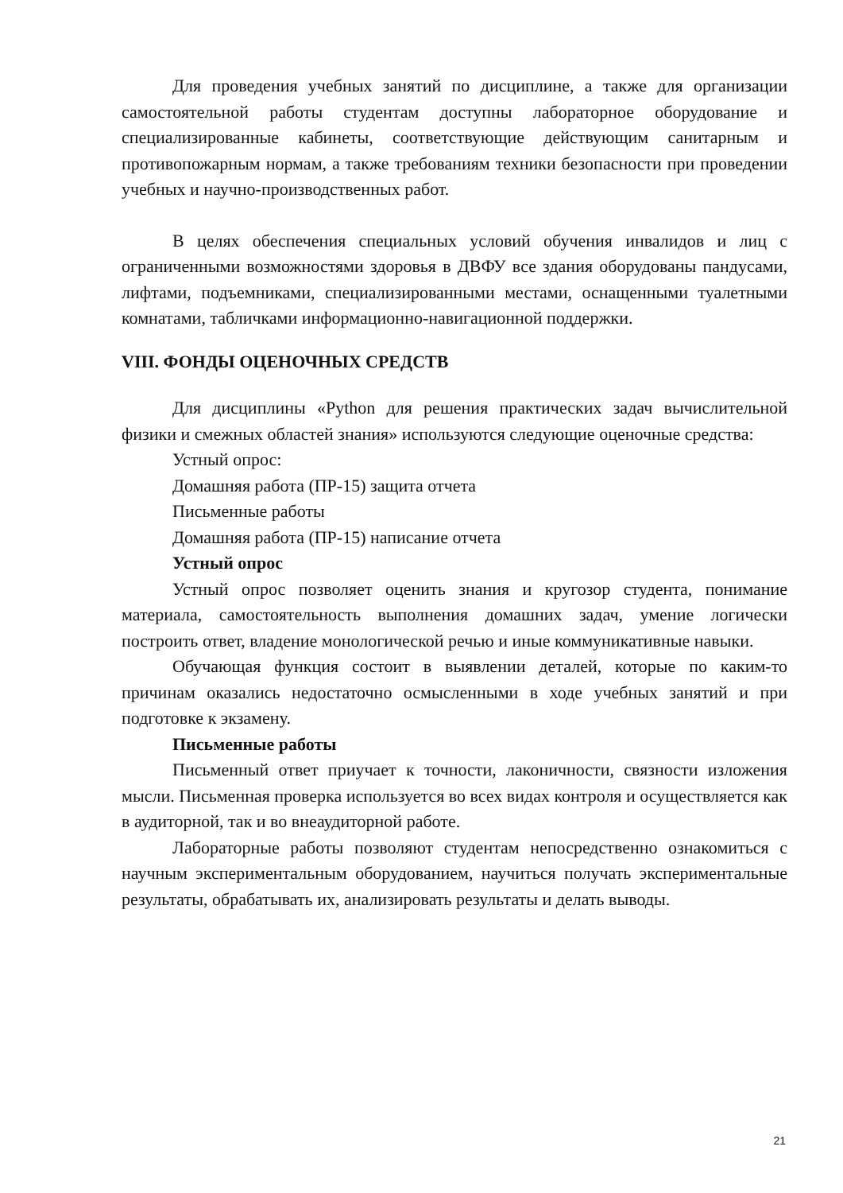Для проведения учебных занятий по дисциплине, а также для организации самостоятельной работы студентам доступны лабораторное оборудование и специализированные кабинеты, соответствующие действующим санитарным и противопожарным нормам, а также требованиям техники безопасности при проведении учебных и научно-производственных работ.
В целях обеспечения специальных условий обучения инвалидов и лиц с ограниченными возможностями здоровья в ДВФУ все здания оборудованы пандусами, лифтами, подъемниками, специализированными местами, оснащенными туалетными комнатами, табличками информационно-навигационной поддержки.
VIII. ФОНДЫ ОЦЕНОЧНЫХ СРЕДСТВ
Для дисциплины «Python для решения практических задач вычислительной физики и смежных областей знания» используются следующие оценочные средства:
Устный опрос:
Домашняя работа (ПР-15) защита отчета
Письменные работы
Домашняя работа (ПР-15) написание отчета
Устный опрос
Устный опрос позволяет оценить знания и кругозор студента, понимание материала, самостоятельность выполнения домашних задач, умение логически построить ответ, владение монологической речью и иные коммуникативные навыки.
Обучающая функция состоит в выявлении деталей, которые по каким-то причинам оказались недостаточно осмысленными в ходе учебных занятий и при подготовке к экзамену.
Письменные работы
Письменный ответ приучает к точности, лаконичности, связности изложения мысли. Письменная проверка используется во всех видах контроля и осуществляется как в аудиторной, так и во внеаудиторной работе.
Лабораторные работы позволяют студентам непосредственно ознакомиться с научным экспериментальным оборудованием, научиться получать экспериментальные результаты, обрабатывать их, анализировать результаты и делать выводы.
21